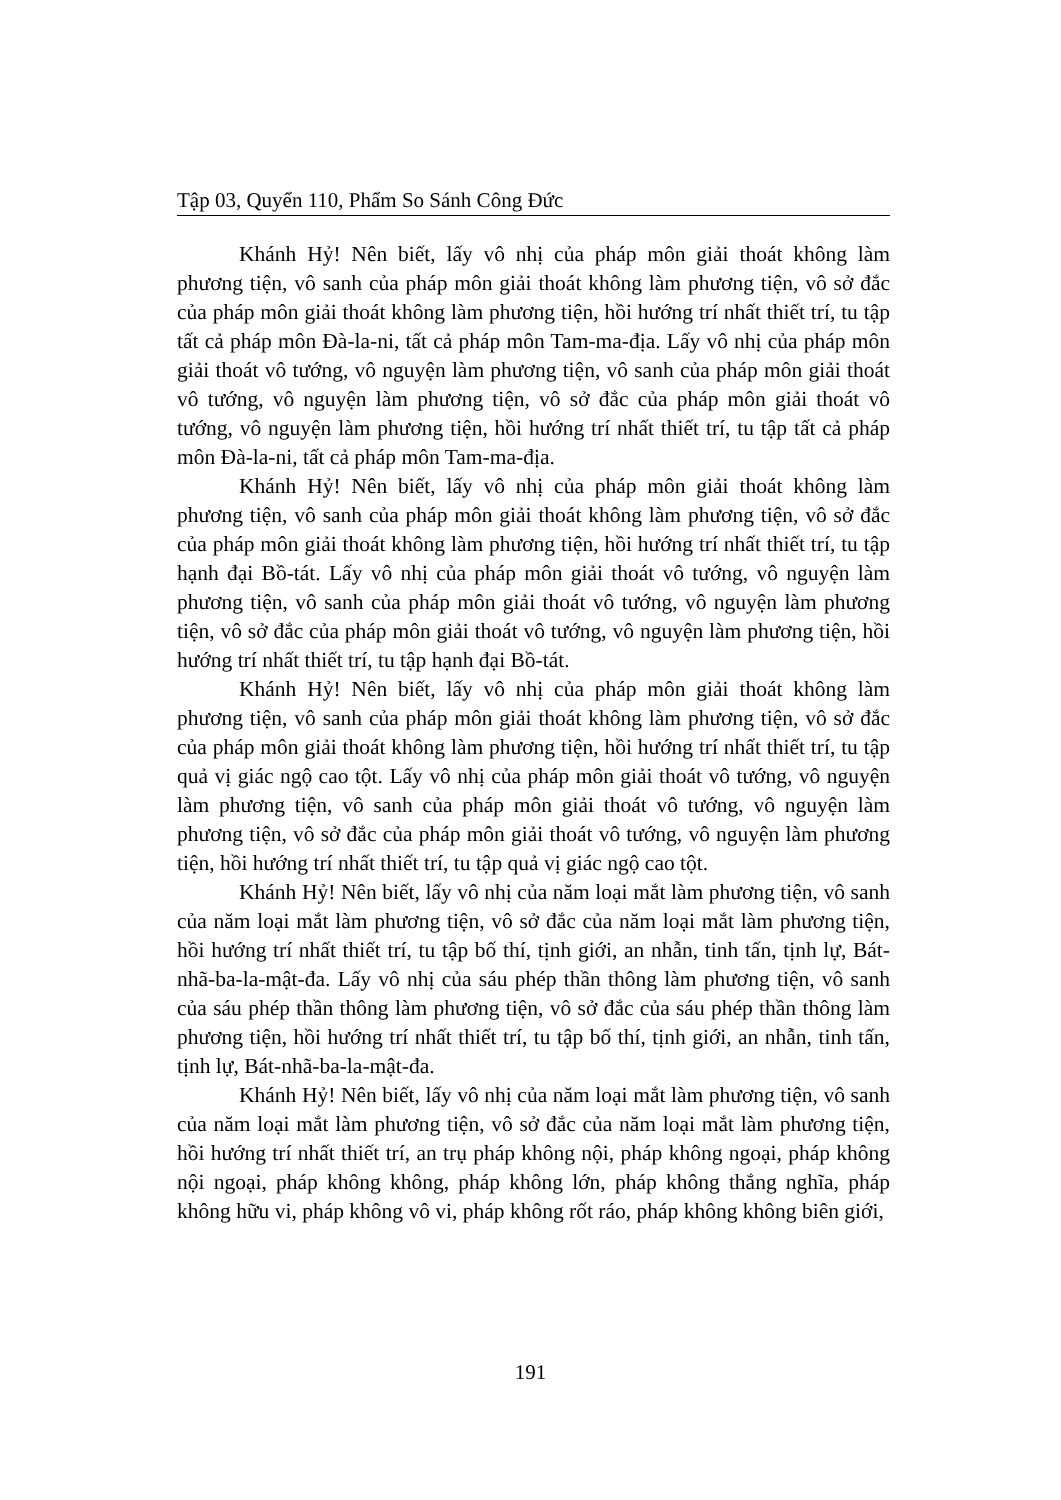Tập 03, Quyển 110, Phẩm So Sánh Công Đức
Khánh Hỷ! Nên biết, lấy vô nhị của pháp môn giải thoát không làm phương tiện, vô sanh của pháp môn giải thoát không làm phương tiện, vô sở đắc của pháp môn giải thoát không làm phương tiện, hồi hướng trí nhất thiết trí, tu tập tất cả pháp môn Đà-la-ni, tất cả pháp môn Tam-ma-địa. Lấy vô nhị của pháp môn giải thoát vô tướng, vô nguyện làm phương tiện, vô sanh của pháp môn giải thoát vô tướng, vô nguyện làm phương tiện, vô sở đắc của pháp môn giải thoát vô tướng, vô nguyện làm phương tiện, hồi hướng trí nhất thiết trí, tu tập tất cả pháp môn Đà-la-ni, tất cả pháp môn Tam-ma-địa.
Khánh Hỷ! Nên biết, lấy vô nhị của pháp môn giải thoát không làm phương tiện, vô sanh của pháp môn giải thoát không làm phương tiện, vô sở đắc của pháp môn giải thoát không làm phương tiện, hồi hướng trí nhất thiết trí, tu tập hạnh đại Bồ-tát. Lấy vô nhị của pháp môn giải thoát vô tướng, vô nguyện làm phương tiện, vô sanh của pháp môn giải thoát vô tướng, vô nguyện làm phương tiện, vô sở đắc của pháp môn giải thoát vô tướng, vô nguyện làm phương tiện, hồi hướng trí nhất thiết trí, tu tập hạnh đại Bồ-tát.
Khánh Hỷ! Nên biết, lấy vô nhị của pháp môn giải thoát không làm phương tiện, vô sanh của pháp môn giải thoát không làm phương tiện, vô sở đắc của pháp môn giải thoát không làm phương tiện, hồi hướng trí nhất thiết trí, tu tập quả vị giác ngộ cao tột. Lấy vô nhị của pháp môn giải thoát vô tướng, vô nguyện làm phương tiện, vô sanh của pháp môn giải thoát vô tướng, vô nguyện làm phương tiện, vô sở đắc của pháp môn giải thoát vô tướng, vô nguyện làm phương tiện, hồi hướng trí nhất thiết trí, tu tập quả vị giác ngộ cao tột.
Khánh Hỷ! Nên biết, lấy vô nhị của năm loại mắt làm phương tiện, vô sanh của năm loại mắt làm phương tiện, vô sở đắc của năm loại mắt làm phương tiện, hồi hướng trí nhất thiết trí, tu tập bố thí, tịnh giới, an nhẫn, tinh tấn, tịnh lự, Bát-nhã-ba-la-mật-đa. Lấy vô nhị của sáu phép thần thông làm phương tiện, vô sanh của sáu phép thần thông làm phương tiện, vô sở đắc của sáu phép thần thông làm phương tiện, hồi hướng trí nhất thiết trí, tu tập bố thí, tịnh giới, an nhẫn, tinh tấn, tịnh lự, Bát-nhã-ba-la-mật-đa.
Khánh Hỷ! Nên biết, lấy vô nhị của năm loại mắt làm phương tiện, vô sanh của năm loại mắt làm phương tiện, vô sở đắc của năm loại mắt làm phương tiện, hồi hướng trí nhất thiết trí, an trụ pháp không nội, pháp không ngoại, pháp không nội ngoại, pháp không không, pháp không lớn, pháp không thắng nghĩa, pháp không hữu vi, pháp không vô vi, pháp không rốt ráo, pháp không không biên giới,
191